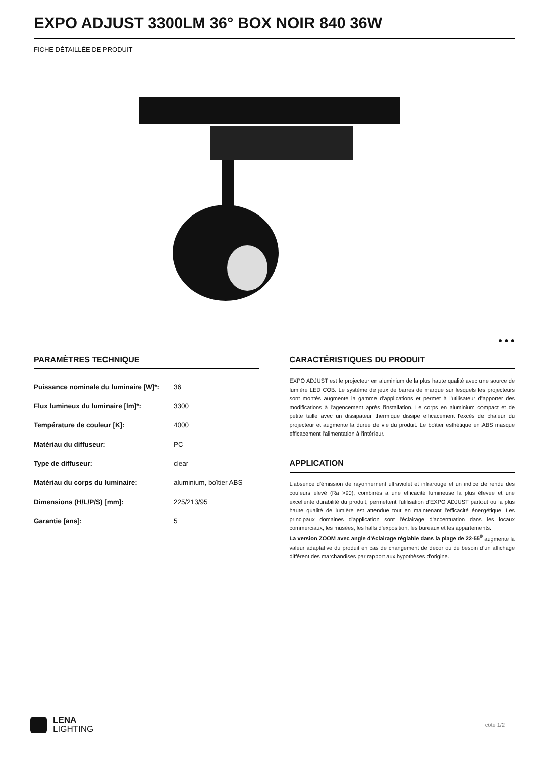EXPO ADJUST 3300LM 36° BOX NOIR 840 36W
FICHE DÉTAILLÉE DE PRODUIT
PARAMÈTRES TECHNIQUE
| Puissance nominale du luminaire [W]*: | 36 |
| Flux lumineux du luminaire [lm]*: | 3300 |
| Température de couleur [K]: | 4000 |
| Matériau du diffuseur: | PC |
| Type de diffuseur: | clear |
| Matériau du corps du luminaire: | aluminium, boîtier ABS |
| Dimensions (H/L/P/S) [mm]: | 225/213/95 |
| Garantie [ans]: | 5 |
● ● ●
CARACTÉRISTIQUES DU PRODUIT
EXPO ADJUST est le projecteur en aluminium de la plus haute qualité avec une source de lumière LED COB. Le système de jeux de barres de marque sur lesquels les projecteurs sont montés augmente la gamme d'applications et permet à l'utilisateur d'apporter des modifications à l'agencement après l'installation. Le corps en aluminium compact et de petite taille avec un dissipateur thermique dissipe efficacement l'excès de chaleur du projecteur et augmente la durée de vie du produit. Le boîtier esthétique en ABS masque efficacement l'alimentation à l'intérieur.
APPLICATION
L'absence d'émission de rayonnement ultraviolet et infrarouge et un indice de rendu des couleurs élevé (Ra >90), combinés à une efficacité lumineuse la plus élevée et une excellente durabilité du produit, permettent l'utilisation d'EXPO ADJUST partout où la plus haute qualité de lumière est attendue tout en maintenant l'efficacité énergétique. Les principaux domaines d'application sont l'éclairage d'accentuation dans les locaux commerciaux, les musées, les halls d'exposition, les bureaux et les appartements.
La version ZOOM avec angle d'éclairage réglable dans la plage de 22-55<sup>0</sup> augmente la valeur adaptative du produit en cas de changement de décor ou de besoin d'un affichage différent des marchandises par rapport aux hypothèses d'origine.
LENA
LIGHTING
côté 1/2